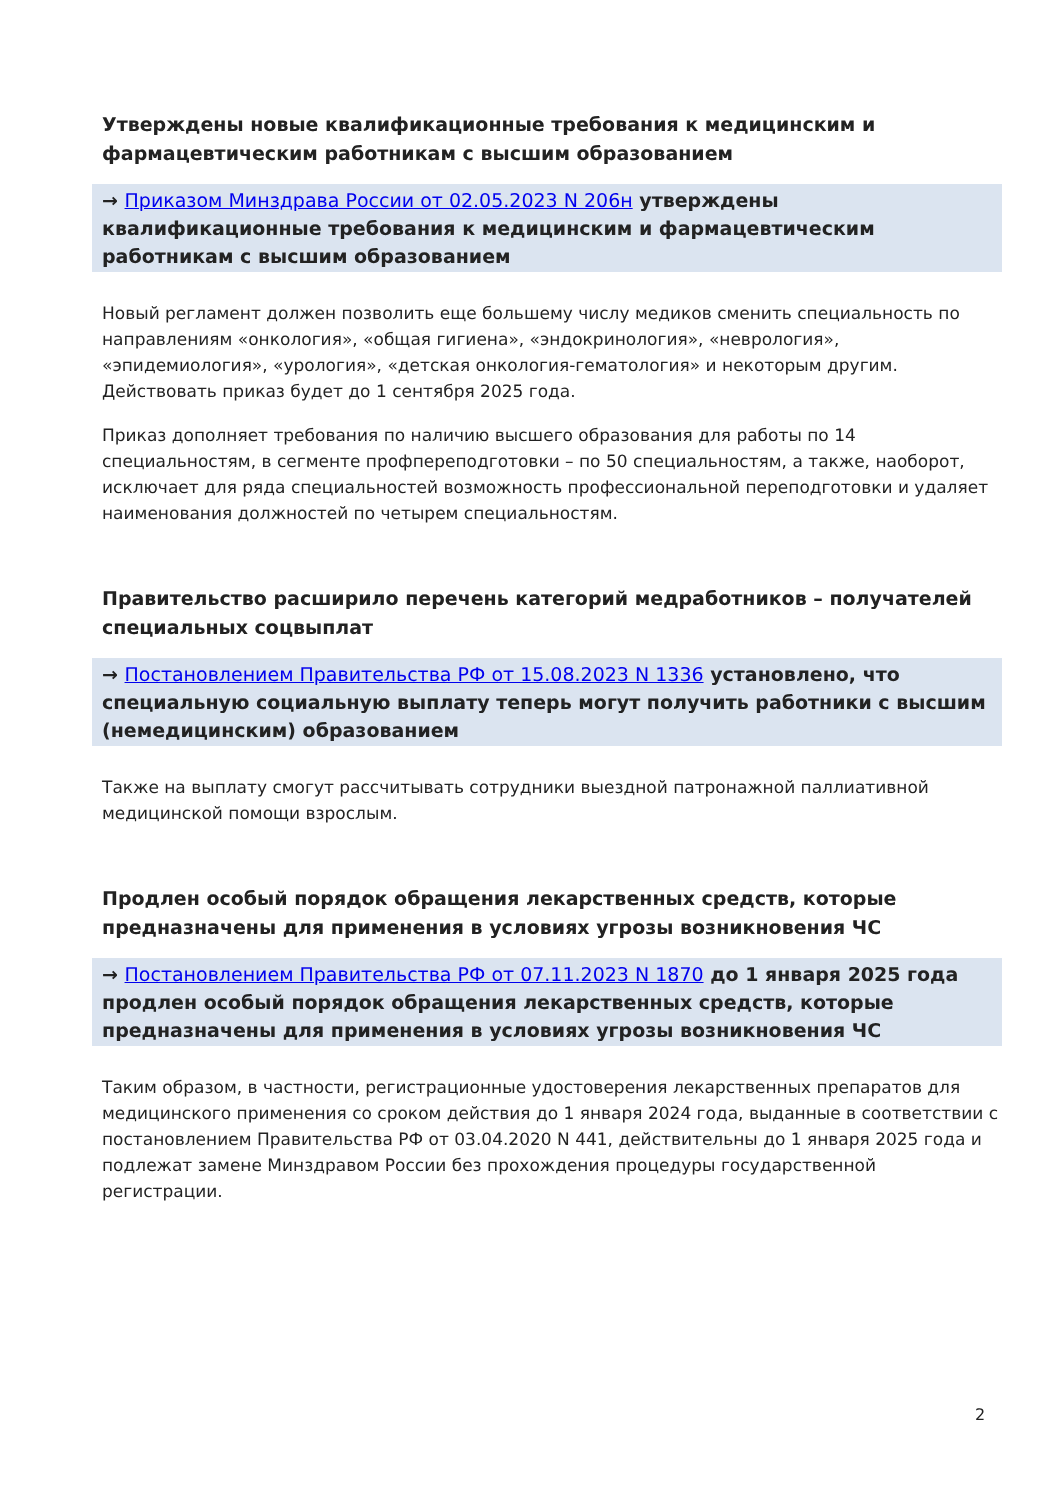Утверждены новые квалификационные требования к медицинским и фармацевтическим работникам с высшим образованием
→ Приказом Минздрава России от 02.05.2023 N 206н утверждены квалификационные требования к медицинским и фармацевтическим работникам с высшим образованием
Новый регламент должен позволить еще большему числу медиков сменить специальность по направлениям «онкология», «общая гигиена», «эндокринология», «неврология», «эпидемиология», «урология», «детская онкология-гематология» и некоторым другим. Действовать приказ будет до 1 сентября 2025 года.
Приказ дополняет требования по наличию высшего образования для работы по 14 специальностям, в сегменте профпереподготовки – по 50 специальностям, а также, наоборот, исключает для ряда специальностей возможность профессиональной переподготовки и удаляет наименования должностей по четырем специальностям.
Правительство расширило перечень категорий медработников – получателей специальных соцвыплат
→ Постановлением Правительства РФ от 15.08.2023 N 1336 установлено, что специальную социальную выплату теперь могут получить работники с высшим (немедицинским) образованием
Также на выплату смогут рассчитывать сотрудники выездной патронажной паллиативной медицинской помощи взрослым.
Продлен особый порядок обращения лекарственных средств, которые предназначены для применения в условиях угрозы возникновения ЧС
→ Постановлением Правительства РФ от 07.11.2023 N 1870 до 1 января 2025 года продлен особый порядок обращения лекарственных средств, которые предназначены для применения в условиях угрозы возникновения ЧС
Таким образом, в частности, регистрационные удостоверения лекарственных препаратов для медицинского применения со сроком действия до 1 января 2024 года, выданные в соответствии с постановлением Правительства РФ от 03.04.2020 N 441, действительны до 1 января 2025 года и подлежат замене Минздравом России без прохождения процедуры государственной регистрации.
2